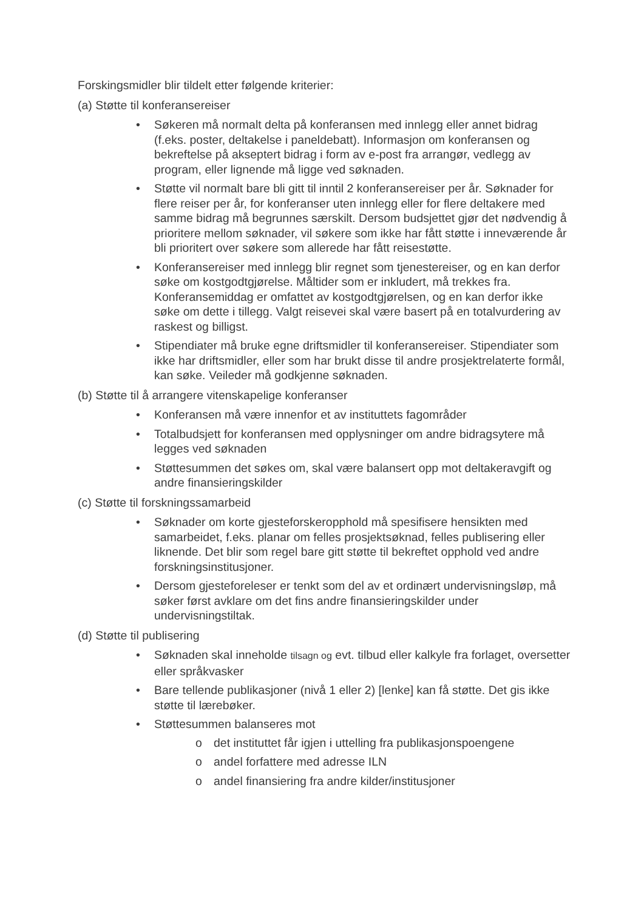Forskingsmidler blir tildelt etter følgende kriterier:
(a) Støtte til konferansereiser
• Søkeren må normalt delta på konferansen med innlegg eller annet bidrag (f.eks. poster, deltakelse i paneldebatt). Informasjon om konferansen og bekreftelse på akseptert bidrag i form av e-post fra arrangør, vedlegg av program, eller lignende må ligge ved søknaden.
• Støtte vil normalt bare bli gitt til inntil 2 konferansereiser per år. Søknader for flere reiser per år, for konferanser uten innlegg eller for flere deltakere med samme bidrag må begrunnes særskilt. Dersom budsjettet gjør det nødvendig å prioritere mellom søknader, vil søkere som ikke har fått støtte i inneværende år bli prioritert over søkere som allerede har fått reisestøtte.
• Konferansereiser med innlegg blir regnet som tjenestereiser, og en kan derfor søke om kostgodtgjørelse. Måltider som er inkludert, må trekkes fra. Konferansemiddag er omfattet av kostgodtgjørelsen, og en kan derfor ikke søke om dette i tillegg. Valgt reisevei skal være basert på en totalvurdering av raskest og billigst.
• Stipendiater må bruke egne driftsmidler til konferansereiser. Stipendiater som ikke har driftsmidler, eller som har brukt disse til andre prosjektrelaterte formål, kan søke. Veileder må godkjenne søknaden.
(b) Støtte til å arrangere vitenskapelige konferanser
• Konferansen må være innenfor et av instituttets fagområder
• Totalbudsjett for konferansen med opplysninger om andre bidragsytere må legges ved søknaden
• Støttesummen det søkes om, skal være balansert opp mot deltakeravgift og andre finansieringskilder
(c) Støtte til forskningssamarbeid
• Søknader om korte gjesteforskeropphold må spesifisere hensikten med samarbeidet, f.eks. planar om felles prosjektsøknad, felles publisering eller liknende. Det blir som regel bare gitt støtte til bekreftet opphold ved andre forskningsinstitusjoner.
• Dersom gjesteforeleser er tenkt som del av et ordinært undervisningsløp, må søker først avklare om det fins andre finansieringskilder under undervisningstiltak.
(d) Støtte til publisering
• Søknaden skal inneholde tilsagn og evt. tilbud eller kalkyle fra forlaget, oversetter eller språkvasker
• Bare tellende publikasjoner (nivå 1 eller 2) [lenke] kan få støtte. Det gis ikke støtte til lærebøker.
• Støttesummen balanseres mot
o det instituttet får igjen i uttelling fra publikasjonspoengene
o andel forfattere med adresse ILN
o andel finansiering fra andre kilder/institusjoner